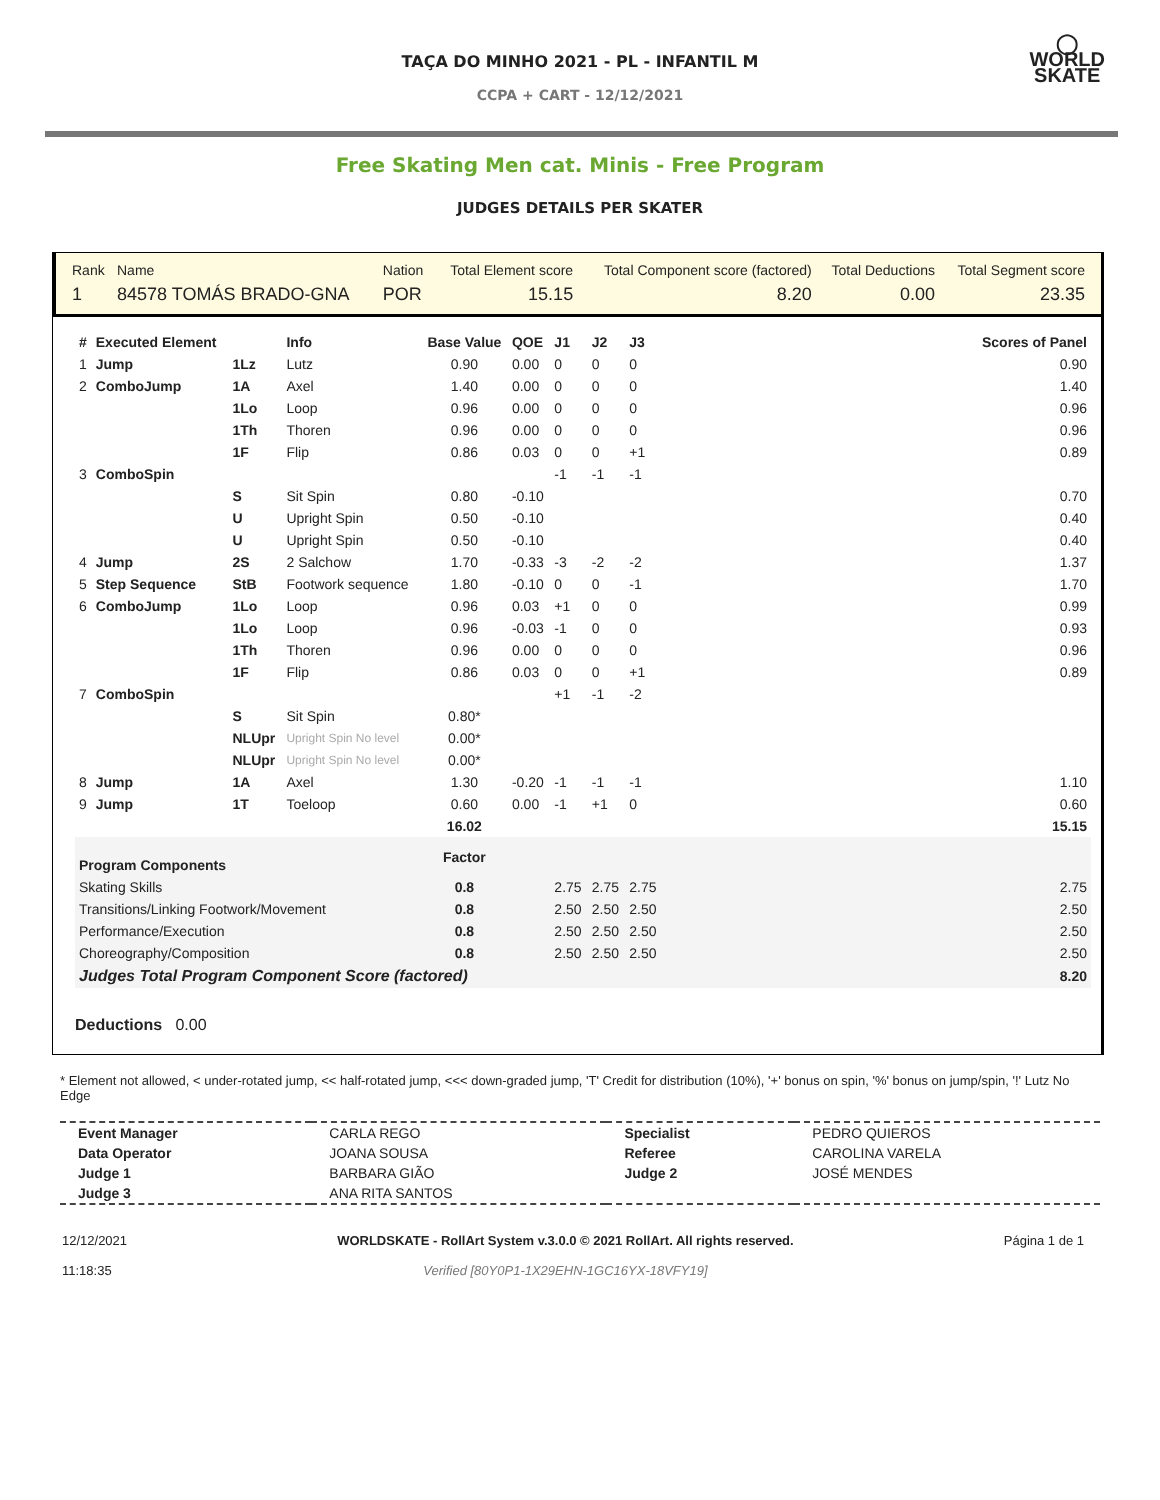◯
WORLD
SKATE
TAÇA DO MINHO 2021 - PL - INFANTIL M
CCPA + CART - 12/12/2021
Free Skating Men cat. Minis - Free Program
JUDGES DETAILS PER SKATER
| Rank | Name | | Nation | Total Element score | Total Component score (factored) | Total Deductions | Total Segment score |
| 1 | 84578 TOMÁS BRADO-GNA | | POR | 15.15 | 8.20 | 0.00 | 23.35 |
| # | Executed Element | | Info | Base Value | QOE | J1 | J2 | J3 | | Scores of Panel |
| --- | --- | --- | --- | --- | --- | --- | --- | --- | --- | --- |
| 1 | Jump | 1Lz | Lutz | 0.90 | 0.00 | 0 | 0 | 0 | | 0.90 |
| 2 | ComboJump | 1A | Axel | 1.40 | 0.00 | 0 | 0 | 0 | | 1.40 |
| | | 1Lo | Loop | 0.96 | 0.00 | 0 | 0 | 0 | | 0.96 |
| | | 1Th | Thoren | 0.96 | 0.00 | 0 | 0 | 0 | | 0.96 |
| | | 1F | Flip | 0.86 | 0.03 | 0 | 0 | +1 | | 0.89 |
| 3 | ComboSpin | | | | | -1 | -1 | -1 | | |
| | | S | Sit Spin | 0.80 | -0.10 | | | | | 0.70 |
| | | U | Upright Spin | 0.50 | -0.10 | | | | | 0.40 |
| | | U | Upright Spin | 0.50 | -0.10 | | | | | 0.40 |
| 4 | Jump | 2S | 2 Salchow | 1.70 | -0.33 | -3 | -2 | -2 | | 1.37 |
| 5 | Step Sequence | StB | Footwork sequence | 1.80 | -0.10 | 0 | 0 | -1 | | 1.70 |
| 6 | ComboJump | 1Lo | Loop | 0.96 | 0.03 | +1 | 0 | 0 | | 0.99 |
| | | 1Lo | Loop | 0.96 | -0.03 | -1 | 0 | 0 | | 0.93 |
| | | 1Th | Thoren | 0.96 | 0.00 | 0 | 0 | 0 | | 0.96 |
| | | 1F | Flip | 0.86 | 0.03 | 0 | 0 | +1 | | 0.89 |
| 7 | ComboSpin | | | | | +1 | -1 | -2 | | |
| | | S | Sit Spin | 0.80* | | | | | | |
| | | NLUpr | Upright Spin No level | 0.00* | | | | | | |
| | | NLUpr | Upright Spin No level | 0.00* | | | | | | |
| 8 | Jump | 1A | Axel | 1.30 | -0.20 | -1 | -1 | -1 | | 1.10 |
| 9 | Jump | 1T | Toeloop | 0.60 | 0.00 | -1 | +1 | 0 | | 0.60 |
| | | | | 16.02 | | | | | | 15.15 |
| Program Components | | | | Factor | | | | | | |
| Skating Skills | | | | 0.8 | | 2.75 | 2.75 | 2.75 | | 2.75 |
| Transitions/Linking Footwork/Movement | | | | 0.8 | | 2.50 | 2.50 | 2.50 | | 2.50 |
| Performance/Execution | | | | 0.8 | | 2.50 | 2.50 | 2.50 | | 2.50 |
| Choreography/Composition | | | | 0.8 | | 2.50 | 2.50 | 2.50 | | 2.50 |
| Judges Total Program Component Score (factored) | | | | | | | | | | 8.20 |
Deductions 0.00
* Element not allowed, < under-rotated jump, << half-rotated jump, <<< down-graded jump, 'T' Credit for distribution (10%), '+' bonus on spin, '%' bonus on jump/spin, '!' Lutz No Edge
| Event Manager | CARLA REGO | Specialist | PEDRO QUIEROS |
| Data Operator | JOANA SOUSA | Referee | CAROLINA VARELA |
| Judge 1 | BARBARA GIÃO | Judge 2 | JOSÉ MENDES |
| Judge 3 | ANA RITA SANTOS | | |
12/12/2021
11:18:35
WORLDSKATE - RollArt System v.3.0.0 © 2021 RollArt. All rights reserved.
Verified [80Y0P1-1X29EHN-1GC16YX-18VFY19]
Página 1 de 1